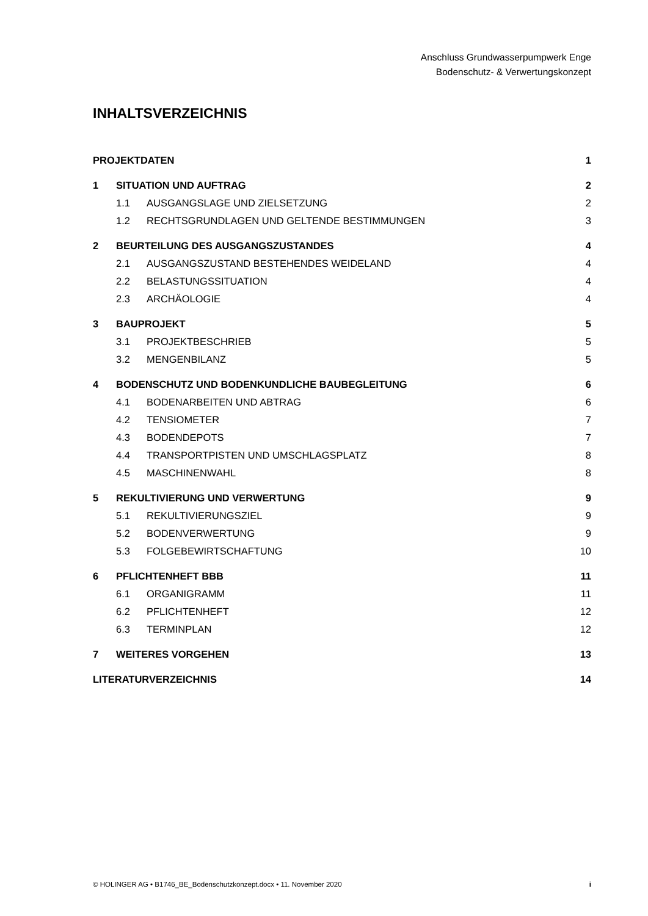Anschluss Grundwasserpumpwerk Enge
Bodenschutz- & Verwertungskonzept
INHALTSVERZEICHNIS
PROJEKTDATEN 1
1 SITUATION UND AUFTRAG 2
1.1 AUSGANGSLAGE UND ZIELSETZUNG 2
1.2 RECHTSGRUNDLAGEN UND GELTENDE BESTIMMUNGEN 3
2 BEURTEILUNG DES AUSGANGSZUSTANDES 4
2.1 AUSGANGSZUSTAND BESTEHENDES WEIDELAND 4
2.2 BELASTUNGSSITUATION 4
2.3 ARCHÄOLOGIE 4
3 BAUPROJEKT 5
3.1 PROJEKTBESCHRIEB 5
3.2 MENGENBILANZ 5
4 BODENSCHUTZ UND BODENKUNDLICHE BAUBEGLEITUNG 6
4.1 BODENARBEITEN UND ABTRAG 6
4.2 TENSIOMETER 7
4.3 BODENDEPOTS 7
4.4 TRANSPORTPISTEN UND UMSCHLAGSPLATZ 8
4.5 MASCHINENWAHL 8
5 REKULTIVIERUNG UND VERWERTUNG 9
5.1 REKULTIVIERUNGSZIEL 9
5.2 BODENVERWERTUNG 9
5.3 FOLGEBEWIRTSCHAFTUNG 10
6 PFLICHTENHEFT BBB 11
6.1 ORGANIGRAMM 11
6.2 PFLICHTENHEFT 12
6.3 TERMINPLAN 12
7 WEITERES VORGEHEN 13
LITERATURVERZEICHNIS 14
© HOLINGER AG • B1746_BE_Bodenschutzkonzept.docx • 11. November 2020 i